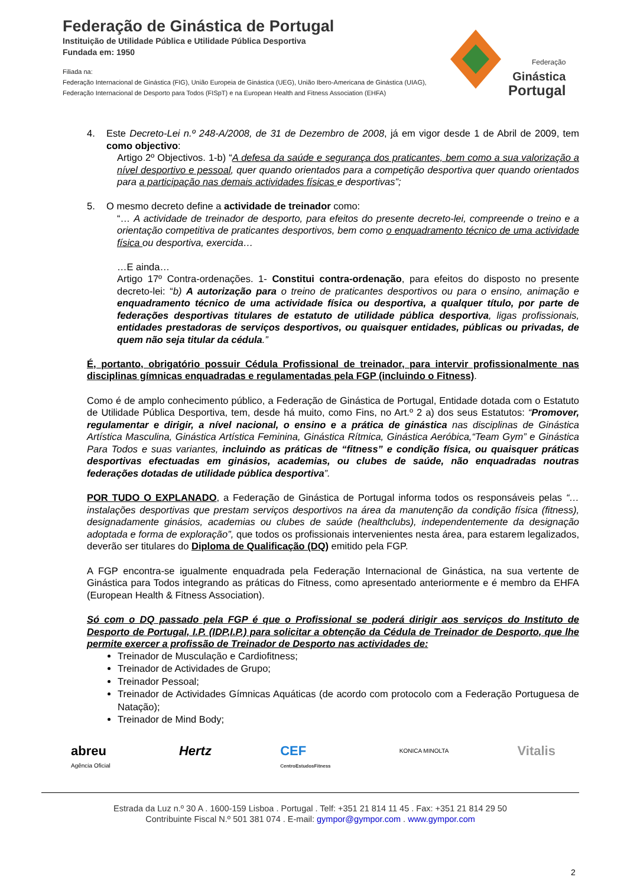Federação de Ginástica de Portugal
Instituição de Utilidade Pública e Utilidade Pública Desportiva
Fundada em: 1950
Filiada na:
Federação Internacional de Ginástica (FIG), União Europeia de Ginástica (UEG), União Ibero-Americana de Ginástica (UIAG),
Federação Internacional de Desporto para Todos (FISpT) e na European Health and Fitness Association (EHFA)
Federação
Ginástica
Portugal
4. Este Decreto-Lei n.º 248-A/2008, de 31 de Dezembro de 2008, já em vigor desde 1 de Abril de 2009, tem como objectivo:
Artigo 2º Objectivos. 1-b) “A defesa da saúde e segurança dos praticantes, bem como a sua valorização a nível desportivo e pessoal, quer quando orientados para a competição desportiva quer quando orientados para a participação nas demais actividades físicas e desportivas”;
5. O mesmo decreto define a actividade de treinador como:
“… A actividade de treinador de desporto, para efeitos do presente decreto-lei, compreende o treino e a orientação competitiva de praticantes desportivos, bem como o enquadramento técnico de uma actividade física ou desportiva, exercida…
…E ainda…
Artigo 17º Contra-ordenações. 1- Constitui contra-ordenação, para efeitos do disposto no presente decreto-lei: “b) A autorização para o treino de praticantes desportivos ou para o ensino, animação e enquadramento técnico de uma actividade física ou desportiva, a qualquer título, por parte de federações desportivas titulares de estatuto de utilidade pública desportiva, ligas profissionais, entidades prestadoras de serviços desportivos, ou quaisquer entidades, públicas ou privadas, de quem não seja titular da cédula.”
É, portanto, obrigatório possuir Cédula Profissional de treinador, para intervir profissionalmente nas disciplinas gímnicas enquadradas e regulamentadas pela FGP (incluindo o Fitness).
Como é de amplo conhecimento público, a Federação de Ginástica de Portugal, Entidade dotada com o Estatuto de Utilidade Pública Desportiva, tem, desde há muito, como Fins, no Art.º 2 a) dos seus Estatutos: “Promover, regulamentar e dirigir, a nível nacional, o ensino e a prática de ginástica nas disciplinas de Ginástica Artística Masculina, Ginástica Artística Feminina, Ginástica Rítmica, Ginástica Aeróbica,“Team Gym” e Ginástica Para Todos e suas variantes, incluindo as práticas de “fitness” e condição física, ou quaisquer práticas desportivas efectuadas em ginásios, academias, ou clubes de saúde, não enquadradas noutras federações dotadas de utilidade pública desportiva”.
POR TUDO O EXPLANADO, a Federação de Ginástica de Portugal informa todos os responsáveis pelas “…instalações desportivas que prestam serviços desportivos na área da manutenção da condição física (fitness), designadamente ginásios, academias ou clubes de saúde (healthclubs), independentemente da designação adoptada e forma de exploração”, que todos os profissionais intervenientes nesta área, para estarem legalizados, deverão ser titulares do Diploma de Qualificação (DQ) emitido pela FGP.
A FGP encontra-se igualmente enquadrada pela Federação Internacional de Ginástica, na sua vertente de Ginástica para Todos integrando as práticas do Fitness, como apresentado anteriormente e é membro da EHFA (European Health & Fitness Association).
Só com o DQ passado pela FGP é que o Profissional se poderá dirigir aos serviços do Instituto de Desporto de Portugal, I.P. (IDP,I.P.) para solicitar a obtenção da Cédula de Treinador de Desporto, que lhe permite exercer a profissão de Treinador de Desporto nas actividades de:
Treinador de Musculação e Cardiofitness;
Treinador de Actividades de Grupo;
Treinador Pessoal;
Treinador de Actividades Gímnicas Aquáticas (de acordo com protocolo com a Federação Portuguesa de Natação);
Treinador de Mind Body;
abreu
Agência Oficial Hertz CEF
CentroEstudosFitness KONICA MINOLTA Vitalis
Estrada da Luz n.º 30 A . 1600-159 Lisboa . Portugal . Telf: +351 21 814 11 45 . Fax: +351 21 814 29 50
Contribuinte Fiscal N.º 501 381 074 . E-mail: gympor@gympor.com . www.gympor.com
2